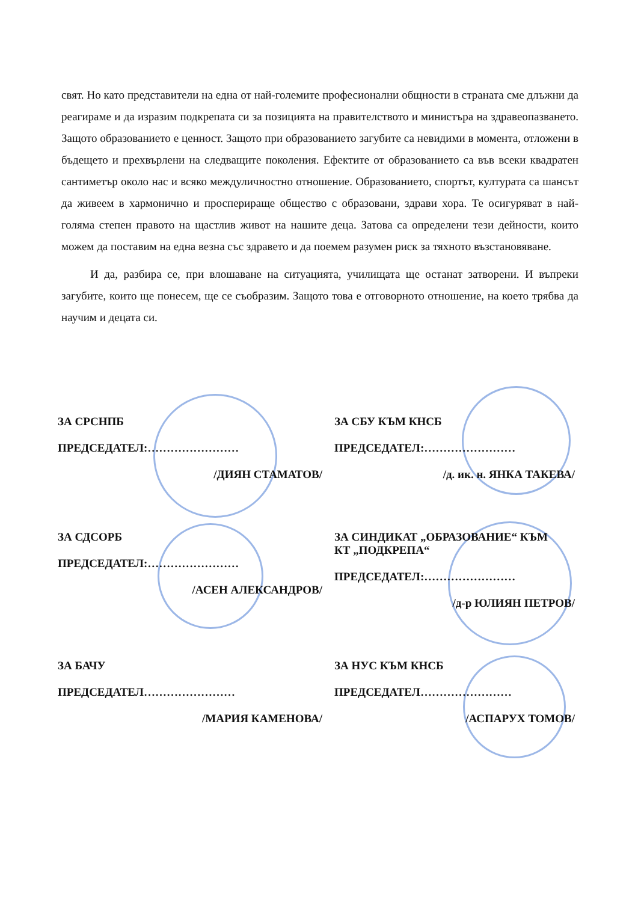свят. Но като представители на една от най-големите професионални общности в страната сме длъжни да реагираме и да изразим подкрепата си за позицията на правителството и министъра на здравеопазването. Защото образованието е ценност. Защото при образованието загубите са невидими в момента, отложени в бъдещето и прехвърлени на следващите поколения. Ефектите от образованието са във всеки квадратен сантиметър около нас и всяко междуличностно отношение. Образованието, спортът, културата са шансът да живеем в хармонично и просперираще общество с образовани, здрави хора. Те осигуряват в най-голяма степен правото на щастлив живот на нашите деца. Затова са определени тези дейности, които можем да поставим на една везна със здравето и да поемем разумен риск за тяхното възстановяване.
И да, разбира се, при влошаване на ситуацията, училищата ще останат затворени. И въпреки загубите, които ще понесем, ще се съобразим. Защото това е отговорното отношение, на което трябва да научим и децата си.
ЗА СРСНПБ
ПРЕДСЕДАТЕЛ:……………………
/ДИЯН СТАМАТОВ/
ЗА СБУ КЪМ КНСБ
ПРЕДСЕДАТЕЛ:……………………
/д. ик. н. ЯНКА ТАКЕВА/
ЗА СДСОРБ
ПРЕДСЕДАТЕЛ:……………………
/АСЕН АЛЕКСАНДРОВ/
ЗА СИНДИКАТ „ОБРАЗОВАНИЕ“ КЪМ
КТ „ПОДКРЕПА“
ПРЕДСЕДАТЕЛ:……………………
/д-р ЮЛИЯН ПЕТРОВ/
ЗА БАЧУ
ПРЕДСЕДАТЕЛ……………………
/МАРИЯ КАМЕНОВА/
ЗА НУС КЪМ КНСБ
ПРЕДСЕДАТЕЛ……………………
/АСПАРУХ ТОМОВ/